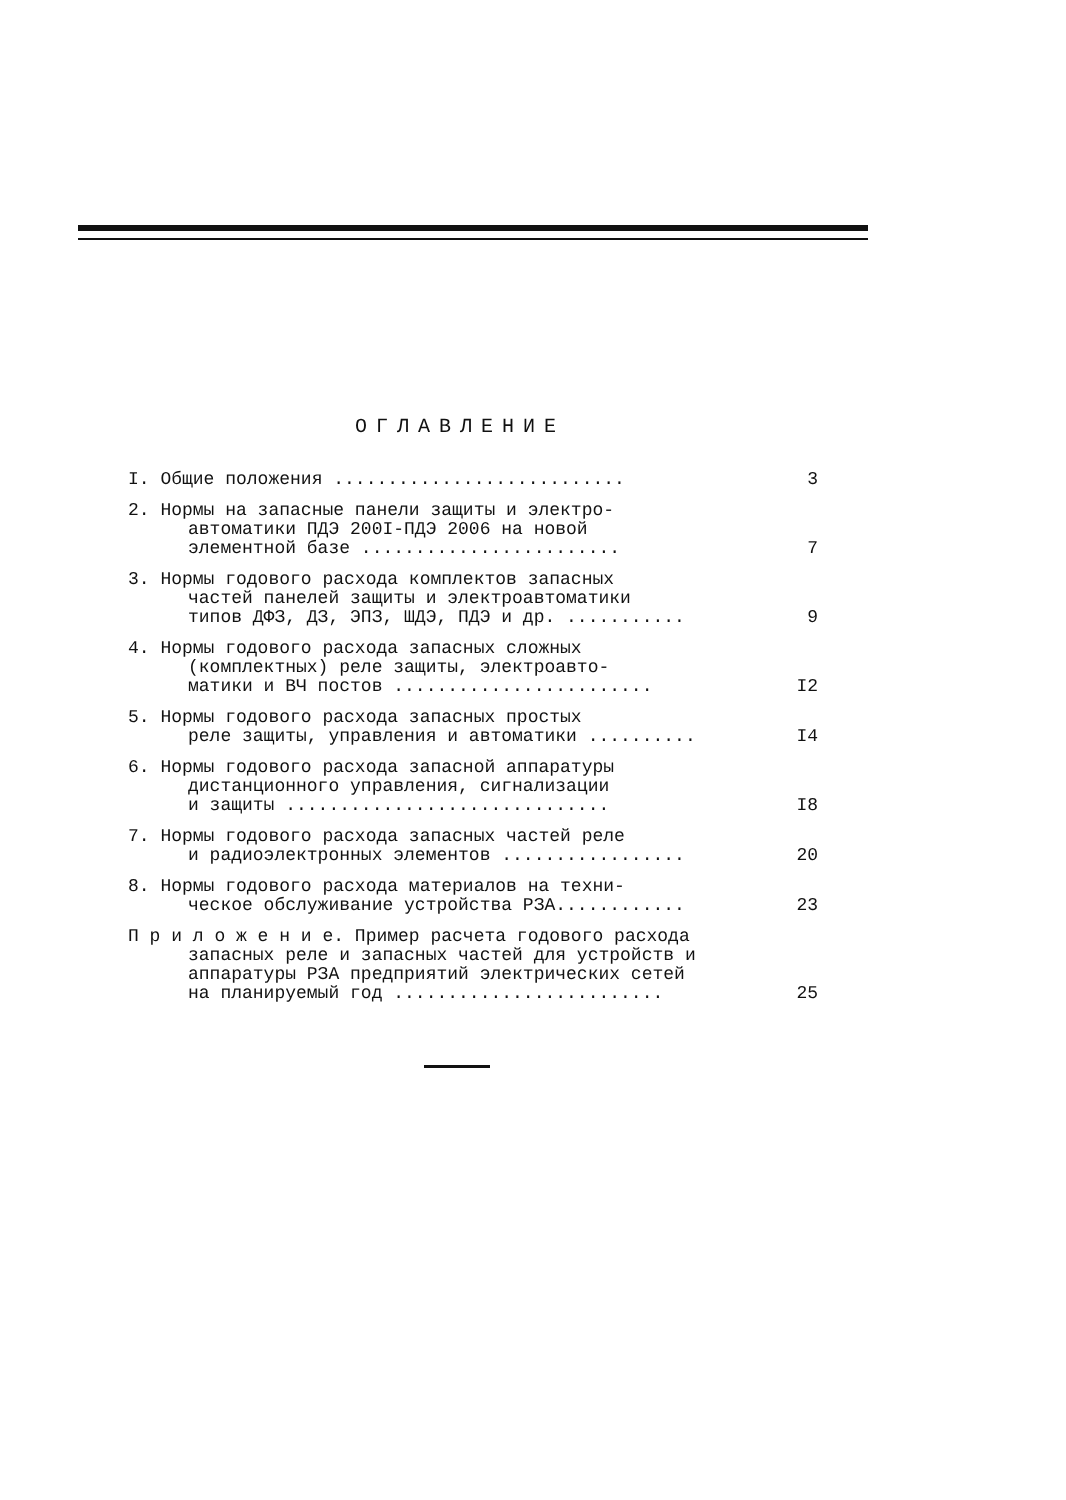ОГЛАВЛЕНИЕ
I. Общие положения ...........................
3
2. Нормы на запасные панели защиты и электро-
автоматики ПДЭ 200I-ПДЭ 2006 на новой
элементной базе ........................
7
3. Нормы годового расхода комплектов запасных
частей панелей защиты и электроавтоматики
типов ДФЗ, ДЗ, ЭПЗ, ШДЭ, ПДЭ и др. ...........
9
4. Нормы годового расхода запасных сложных
(комплектных) реле защиты, электроавто-
матики и ВЧ постов ........................
I2
5. Нормы годового расхода запасных простых
реле защиты, управления и автоматики ..........
I4
6. Нормы годового расхода запасной аппаратуры
дистанционного управления, сигнализации
и защиты ..............................
I8
7. Нормы годового расхода запасных частей реле
и радиоэлектронных элементов .................
20
8. Нормы годового расхода материалов на техни-
ческое обслуживание устройства РЗА............
23
П р и л о ж е н и е. Пример расчета годового расхода
запасных реле и запасных частей для устройств и
аппаратуры РЗА предприятий электрических сетей
на планируемый год .........................
25